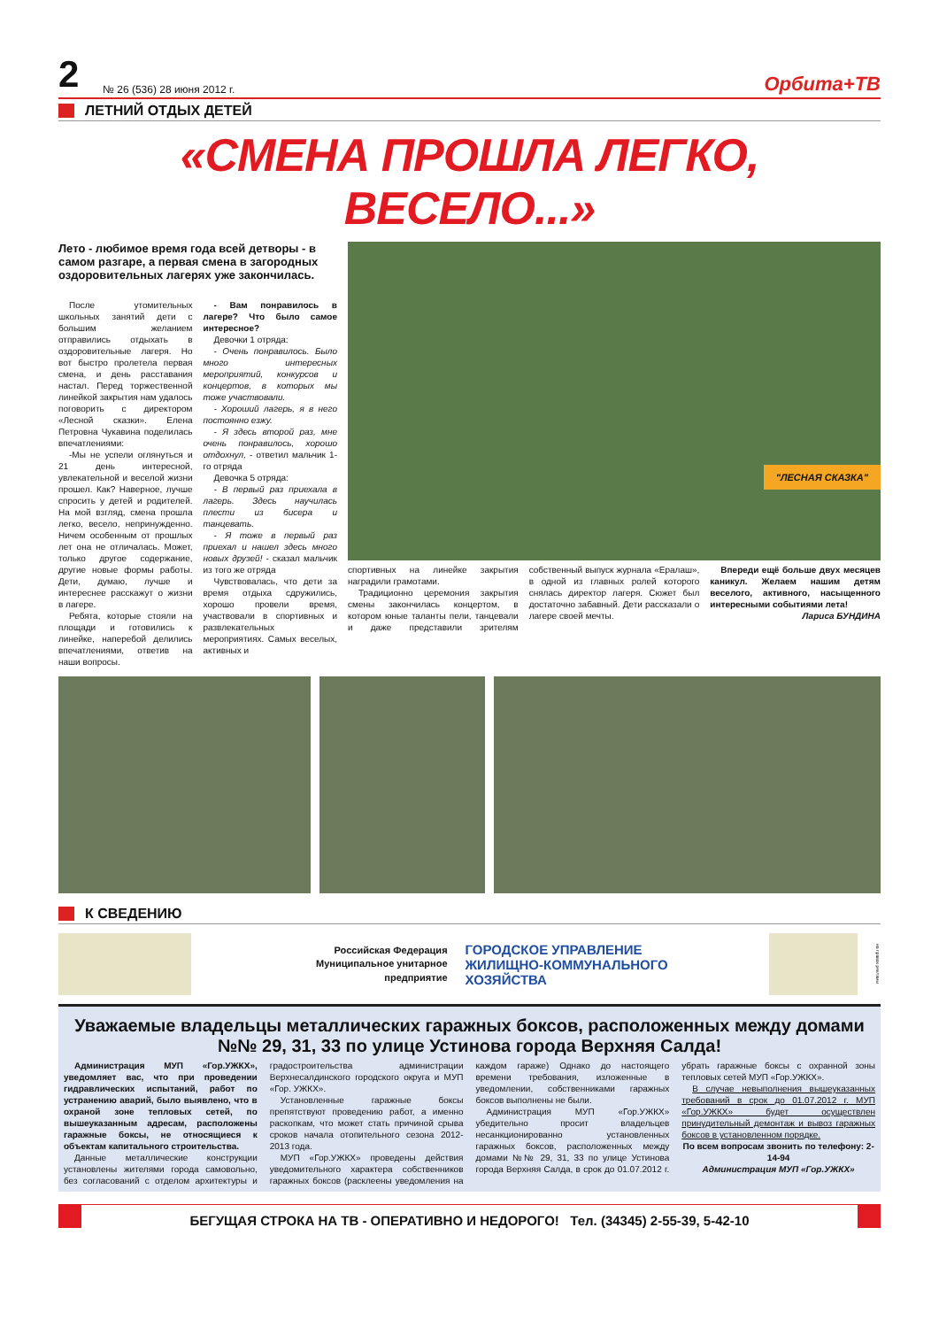2 № 26 (536) 28 июня 2012 г. Орбита+ТВ
ЛЕТНИЙ ОТДЫХ ДЕТЕЙ
«СМЕНА ПРОШЛА ЛЕГКО, ВЕСЕЛО...»
Лето - любимое время года всей детворы - в самом разгаре, а первая смена в загородных оздоровительных лагерях уже закончилась.
После утомительных школьных занятий дети с большим желанием отправились отдыхать в оздоровительные лагеря. Но вот быстро пролетела первая смена, и день расставания настал. Перед торжественной линейкой закрытия нам удалось поговорить с директором «Лесной сказки». Елена Петровна Чукавина поделилась впечатлениями:
-Мы не успели оглянуться и 21 день интересной, увлекательной и веселой жизни прошел. Как? Наверное, лучше спросить у детей и родителей. На мой взгляд, смена прошла легко, весело, непринужденно. Ничем особенным от прошлых лет она не отличалась. Может, только другое содержание, другие новые формы работы. Дети, думаю, лучше и интереснее расскажут о жизни в лагере.
Ребята, которые стояли на площади и готовились к линейке, наперебой делились впечатлениями, ответив на наши вопросы.
- Вам понравилось в лагере? Что было самое интересное?
Девочки 1 отряда:
- Очень понравилось. Было много интересных мероприятий, конкурсов и концертов, в которых мы тоже участвовали.
- Хороший лагерь, я в него постоянно езжу.
- Я здесь второй раз, мне очень понравилось, хорошо отдохнул, - ответил мальчик 1-го отряда
Девочка 5 отряда:
- В первый раз приехала в лагерь. Здесь научилась плести из бисера и танцевать.
- Я тоже в первый раз приехал и нашел здесь много новых друзей! - сказал мальчик из того же отряда
Чувствовалась, что дети за время отдыха сдружились, хорошо провели время, участвовали в спортивных и развлекательных мероприятиях. Самых веселых, активных и
"ЛЕСНАЯ СКАЗКА"
спортивных на линейке закрытия наградили грамотами.
Традиционно церемония закрытия смены закончилась концертом, в котором юные таланты пели, танцевали и даже представили зрителям собственный выпуск журнала «Ералаш», в одной из главных ролей которого снялась директор лагеря. Сюжет был достаточно забавный. Дети рассказали о лагере своей мечты.
Впереди ещё больше двух месяцев каникул. Желаем нашим детям веселого, активного, насыщенного интересными событиями лета!
Лариса БУНДИНА
К СВЕДЕНИЮ
Российская Федерация
Муниципальное унитарное
предприятие
ГОРОДСКОЕ УПРАВЛЕНИЕ
ЖИЛИЩНО-КОММУНАЛЬНОГО
ХОЗЯЙСТВА
на правах рекламы
Уважаемые владельцы металлических гаражных боксов, расположенных между домами №№ 29, 31, 33 по улице Устинова города Верхняя Салда!
Администрация МУП «Гор.УЖКХ», уведомляет вас, что при проведении гидравлических испытаний, работ по устранению аварий, было выявлено, что в охраной зоне тепловых сетей, по вышеуказанным адресам, расположены гаражные боксы, не относящиеся к объектам капитального строительства.
Данные металлические конструкции установлены жителями города самовольно, без согласований с отделом архитектуры и градостроительства администрации Верхнесалдинского городского округа и МУП «Гор. УЖКХ».
Установленные гаражные боксы препятствуют проведению работ, а именно раскопкам, что может стать причиной срыва сроков начала отопительного сезона 2012-2013 года.
МУП «Гор.УЖКХ» проведены действия уведомительного характера собственников гаражных боксов (расклеены уведомления на каждом гараже) Однако до настоящего времени требования, изложенные в уведомлении, собственниками гаражных боксов выполнены не были.
Администрация МУП «Гор.УЖКХ» убедительно просит владельцев несанкционированно установленных гаражных боксов, расположенных между домами №№ 29, 31, 33 по улице Устинова города Верхняя Салда, в срок до 01.07.2012 г. убрать гаражные боксы с охранной зоны тепловых сетей МУП «Гор.УЖКХ».
В случае невыполнения вышеуказанных требований в срок до 01.07.2012 г. МУП «Гор.УЖКХ» будет осуществлен принудительный демонтаж и вывоз гаражных боксов в установленном порядке.
По всем вопросам звонить по телефону: 2-14-94
Администрация МУП «Гор.УЖКХ»
БЕГУЩАЯ СТРОКА НА ТВ - ОПЕРАТИВНО И НЕДОРОГО! Тел. (34345) 2-55-39, 5-42-10